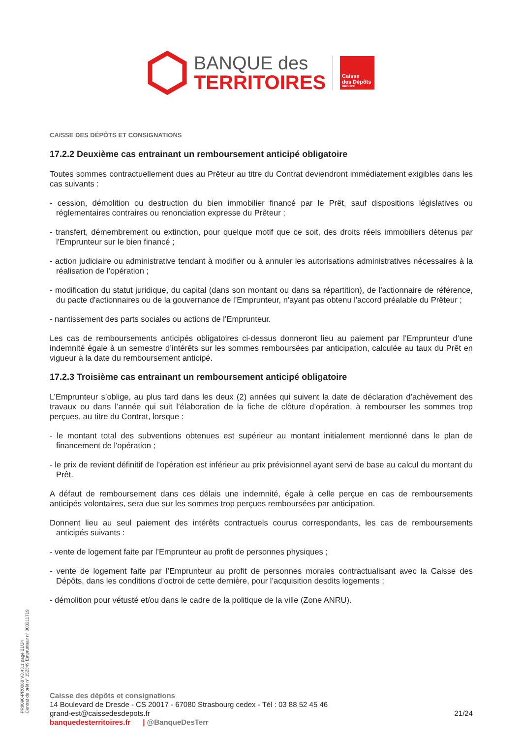BANQUE des
TERRITOIRES
Caisse
des Dépôts
GROUPE
CAISSE DES DÉPÔTS ET CONSIGNATIONS
17.2.2 Deuxième cas entrainant un remboursement anticipé obligatoire
Toutes sommes contractuellement dues au Prêteur au titre du Contrat deviendront immédiatement exigibles dans les cas suivants :
- cession, démolition ou destruction du bien immobilier financé par le Prêt, sauf dispositions législatives ou réglementaires contraires ou renonciation expresse du Prêteur ;
- transfert, démembrement ou extinction, pour quelque motif que ce soit, des droits réels immobiliers détenus par l'Emprunteur sur le bien financé ;
- action judiciaire ou administrative tendant à modifier ou à annuler les autorisations administratives nécessaires à la réalisation de l’opération ;
- modification du statut juridique, du capital (dans son montant ou dans sa répartition), de l'actionnaire de référence, du pacte d'actionnaires ou de la gouvernance de l’Emprunteur, n'ayant pas obtenu l'accord préalable du Prêteur ;
- nantissement des parts sociales ou actions de l’Emprunteur.
Les cas de remboursements anticipés obligatoires ci-dessus donneront lieu au paiement par l’Emprunteur d’une indemnité égale à un semestre d’intérêts sur les sommes remboursées par anticipation, calculée au taux du Prêt en vigueur à la date du remboursement anticipé.
17.2.3 Troisième cas entrainant un remboursement anticipé obligatoire
L’Emprunteur s’oblige, au plus tard dans les deux (2) années qui suivent la date de déclaration d’achèvement des travaux ou dans l’année qui suit l’élaboration de la fiche de clôture d’opération, à rembourser les sommes trop perçues, au titre du Contrat, lorsque :
- le montant total des subventions obtenues est supérieur au montant initialement mentionné dans le plan de financement de l'opération ;
- le prix de revient définitif de l’opération est inférieur au prix prévisionnel ayant servi de base au calcul du montant du Prêt.
A défaut de remboursement dans ces délais une indemnité, égale à celle perçue en cas de remboursements anticipés volontaires, sera due sur les sommes trop perçues remboursées par anticipation.
Donnent lieu au seul paiement des intérêts contractuels courus correspondants, les cas de remboursements anticipés suivants :
- vente de logement faite par l’Emprunteur au profit de personnes physiques ;
- vente de logement faite par l’Emprunteur au profit de personnes morales contractualisant avec la Caisse des Dépôts, dans les conditions d’octroi de cette dernière, pour l’acquisition desdits logements ;
- démolition pour vétusté et/ou dans le cadre de la politique de la ville (Zone ANRU).
PR0090-PR0068 V3.43.1 page 21/24
Contrat de prêt n° 152349 Emprunteur n° 000211719
Caisse des dépôts et consignations
14 Boulevard de Dresde - CS 20017 - 67080 Strasbourg cedex - Tél : 03 88 52 45 46
grand-est@caissedesdepots.fr
banquedesterritoires.fr | @BanqueDesTerr
21/24